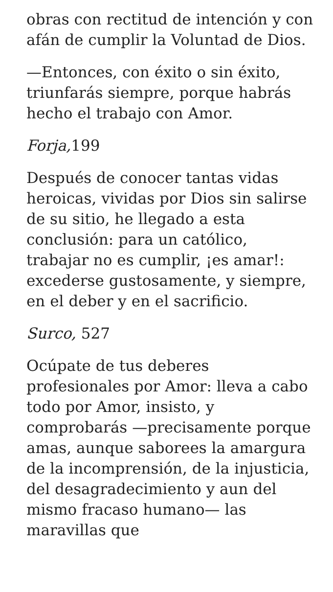obras con rectitud de intención y con afán de cumplir la Voluntad de Dios.
—Entonces, con éxito o sin éxito, triunfarás siempre, porque habrás hecho el trabajo con Amor.
Forja, 199
Después de conocer tantas vidas heroicas, vividas por Dios sin salirse de su sitio, he llegado a esta conclusión: para un católico, trabajar no es cumplir, ¡es amar!: excederse gustosamente, y siempre, en el deber y en el sacrificio.
Surco, 527
Ocúpate de tus deberes profesionales por Amor: lleva a cabo todo por Amor, insisto, y comprobarás —precisamente porque amas, aunque saborees la amargura de la incomprensión, de la injusticia, del desagradecimiento y aun del mismo fracaso humano— las maravillas que